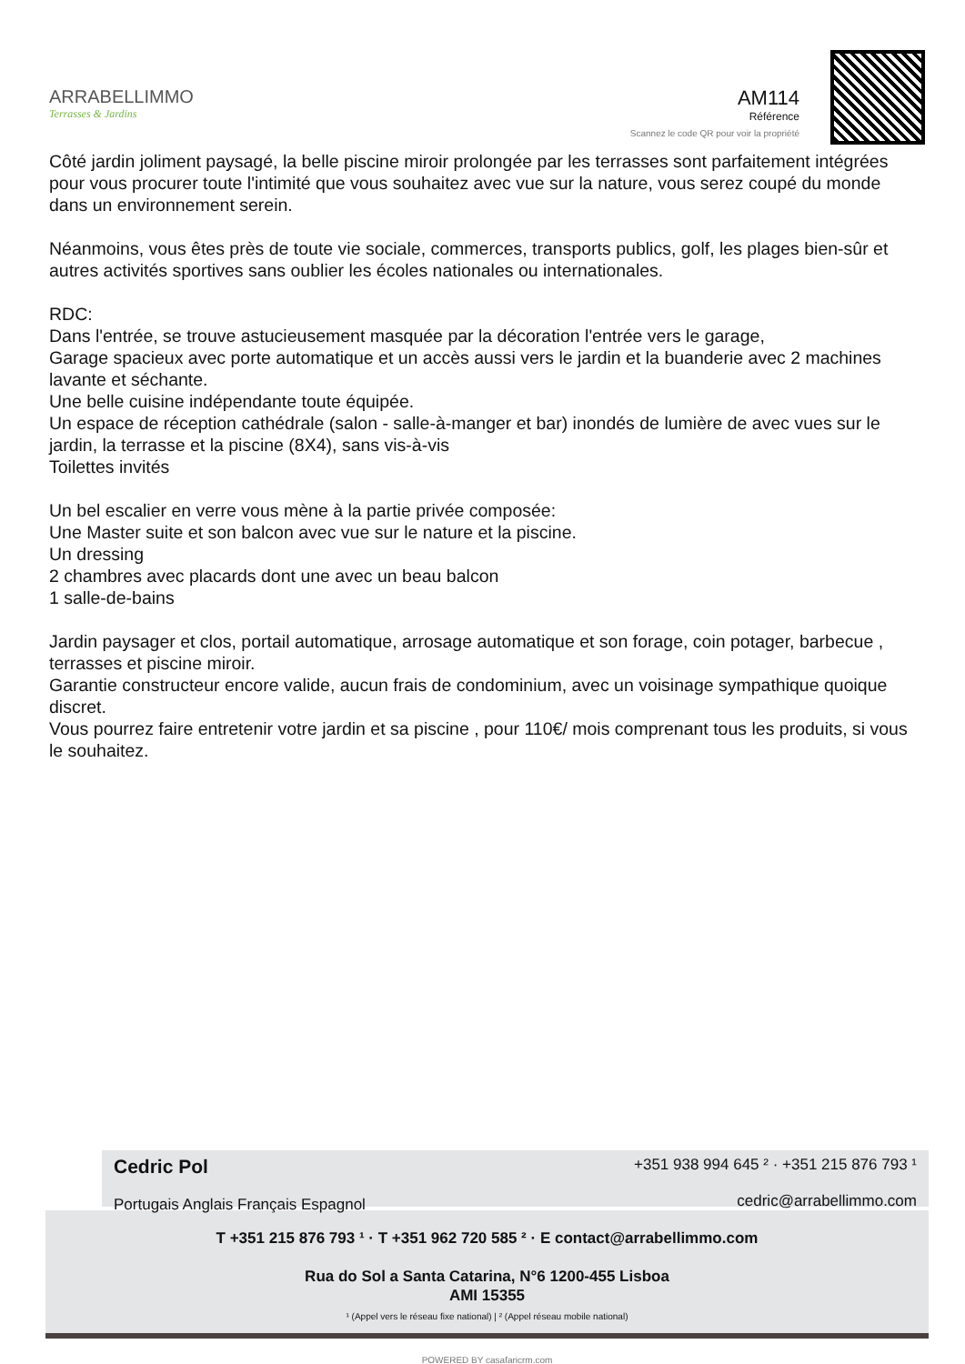ARRABELLIMMO
Terrasses & Jardins
AM114
Référence
Scannez le code QR pour voir la propriété
Côté jardin joliment paysagé, la belle piscine miroir prolongée par les terrasses sont parfaitement intégrées pour vous procurer toute l'intimité que vous souhaitez avec vue sur la nature, vous serez coupé du monde dans un environnement serein.
Néanmoins, vous êtes près de toute vie sociale, commerces, transports publics, golf, les plages bien-sûr et autres activités sportives sans oublier les écoles nationales ou internationales.
RDC:
Dans l'entrée, se trouve astucieusement masquée par la décoration l'entrée vers le garage,
Garage spacieux avec porte automatique et un accès aussi vers le jardin et la buanderie avec 2 machines lavante et séchante.
Une belle cuisine indépendante toute équipée.
Un espace de réception cathédrale (salon - salle-à-manger et bar) inondés de lumière de avec vues sur le jardin, la terrasse et la piscine (8X4), sans vis-à-vis
Toilettes invités
Un bel escalier en verre vous mène à la partie privée composée:
Une Master suite et son balcon avec vue sur le nature et la piscine.
Un dressing
2 chambres avec placards dont une avec un beau balcon
1 salle-de-bains
Jardin paysager et clos, portail automatique, arrosage automatique et son forage, coin potager, barbecue , terrasses et piscine miroir.
Garantie constructeur encore valide, aucun frais de condominium, avec un voisinage sympathique quoique discret.
Vous pourrez faire entretenir votre jardin et sa piscine , pour 110€/ mois comprenant tous les produits, si vous le souhaitez.
Cedric Pol
Portugais Anglais Français Espagnol
+351 938 994 645 ² · +351 215 876 793 ¹
cedric@arrabellimmo.com
T +351 215 876 793 ¹ · T +351 962 720 585 ² · E contact@arrabellimmo.com
Rua do Sol a Santa Catarina, N°6 1200-455 Lisboa
AMI 15355
¹ (Appel vers le réseau fixe national) | ² (Appel réseau mobile national)
POWERED BY casafaricrm.com